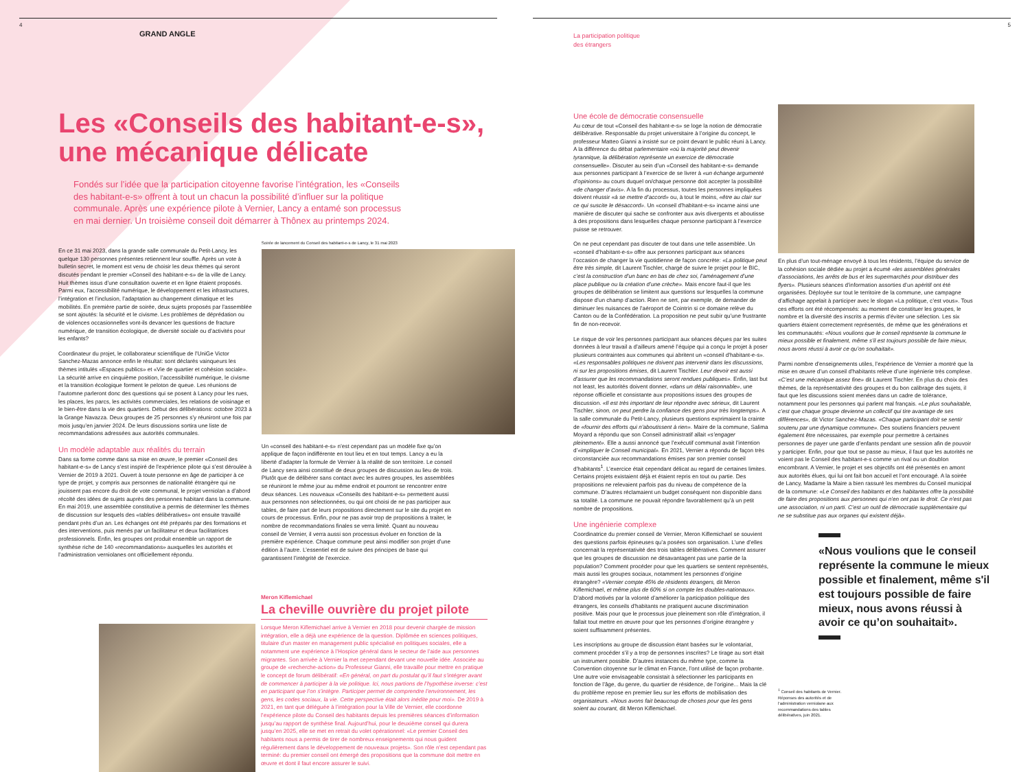4
GRAND ANGLE
Les «Conseils des habitant-e-s»,
une mécanique délicate
Fondés sur l’idée que la participation citoyenne favorise l’intégration, les «Conseils des habitant-e-s» offrent à tout un chacun la possibilité d’influer sur la politique communale. Après une expérience pilote à Vernier, Lancy a entamé son processus en mai dernier. Un troisième conseil doit démarrer à Thônex au printemps 2024.
En ce 31 mai 2023, dans la grande salle communale du Petit-Lancy, les quelque 130 personnes présentes retiennent leur souffle. Après un vote à bulletin secret, le moment est venu de choisir les deux thèmes qui seront discutés pendant le premier «Conseil des habitant-e-s» de la ville de Lancy. Huit thèmes issus d’une consultation ouverte et en ligne étaient proposés. Parmi eux, l’accessibilité numérique, le développement et les infrastructures, l’intégration et l’inclusion, l’adaptation au changement climatique et les mobilités. En première partie de soirée, deux sujets proposés par l’assemblée se sont ajoutés: la sécurité et le civisme. Les problèmes de déprédation ou de violences occasionnelles vont-ils devancer les questions de fracture numérique, de transition écologique, de diversité sociale ou d’activités pour les enfants?
Coordinateur du projet, le collaborateur scientifique de l’UniGe Victor Sanchez-Mazas annonce enfin le résultat: sont déclarés vainqueurs les thèmes intitulés «Espaces publics» et «Vie de quartier et cohésion sociale». La sécurité arrive en cinquième position, l’accessibilité numérique, le civisme et la transition écologique forment le peloton de queue. Les réunions de l’automne parleront donc des questions qui se posent à Lancy pour les rues, les places, les parcs, les activités commerciales, les relations de voisinage et le bien-être dans la vie des quartiers. Début des délibérations: octobre 2023 à la Grange Navazza. Deux groupes de 25 personnes s’y réuniront une fois par mois jusqu’en janvier 2024. De leurs discussions sortira une liste de recommandations adressées aux autorités communales.
Un modèle adaptable aux réalités du terrain
Dans sa forme comme dans sa mise en œuvre, le premier «Conseil des habitant-e-s» de Lancy s’est inspiré de l’expérience pilote qui s’est déroulée à Vernier de 2019 à 2021. Ouvert à toute personne en âge de participer à ce type de projet, y compris aux personnes de nationalité étrangère qui ne jouissent pas encore du droit de vote communal, le projet verniolan a d’abord récolté des idées de sujets auprès des personnes habitant dans la commune. En mai 2019, une assemblée constitutive a permis de déterminer les thèmes de discussion sur lesquels des «tables délibératives» ont ensuite travaillé pendant près d’un an. Les échanges ont été préparés par des formations et des interventions, puis menés par un facilitateur et deux facilitatrices professionnels. Enfin, les groupes ont produit ensemble un rapport de synthèse riche de 140 «recommandations» auxquelles les autorités et l’administration verniolanes ont officiellement répondu.
Soirée de lancement du Conseil des habitant-e-s de Lancy, le 31 mai 2023
Un «conseil des habitant-e-s» n’est cependant pas un modèle fixe qu’on applique de façon indifférente en tout lieu et en tout temps. Lancy a eu la liberté d’adapter la formule de Vernier à la réalité de son territoire. Le conseil de Lancy sera ainsi constitué de deux groupes de discussion au lieu de trois. Plutôt que de délibérer sans contact avec les autres groupes, les assemblées se réuniront le même jour au même endroit et pourront se rencontrer entre deux séances. Les nouveaux «Conseils des habitant-e-s» permettent aussi aux personnes non sélectionnées, ou qui ont choisi de ne pas participer aux tables, de faire part de leurs propositions directement sur le site du projet en cours de processus. Enfin, pour ne pas avoir trop de propositions à traiter, le nombre de recommandations finales se verra limité. Quant au nouveau conseil de Vernier, il verra aussi son processus évoluer en fonction de la première expérience. Chaque commune peut ainsi modifier son projet d’une édition à l’autre. L’essentiel est de suivre des principes de base qui garantissent l’intégrité de l’exercice.
Meron Kiflemichael
La cheville ouvrière du projet pilote
Lorsque Meron Kiflemichael arrive à Vernier en 2018 pour devenir chargée de mission intégration, elle a déjà une expérience de la question. Diplômée en sciences politiques, titulaire d’un master en management public spécialisé en politiques sociales, elle a notamment une expérience à l’Hospice général dans le secteur de l’aide aux personnes migrantes. Son arrivée à Vernier la met cependant devant une nouvelle idée. Associée au groupe de «recherche-action» du Professeur Gianni, elle travaille pour mettre en pratique le concept de forum délibératif: «En général, on part du postulat qu’il faut s’intégrer avant de commencer à participer à la vie politique. Ici, nous partions de l’hypothèse inverse: c’est en participant que l’on s’intègre. Participer permet de comprendre l’environnement, les gens, les codes sociaux, la vie. Cette perspective était alors inédite pour moi». De 2019 à 2021, en tant que déléguée à l’intégration pour la Ville de Vernier, elle coordonne l’expérience pilote du Conseil des habitants depuis les premières séances d’information jusqu’au rapport de synthèse final. Aujourd’hui, pour le deuxième conseil qui durera jusqu’en 2025, elle se met en retrait du volet opérationnel: «Le premier Conseil des habitants nous a permis de tirer de nombreux enseignements qui nous guident régulièrement dans le développement de nouveaux projets». Son rôle n’est cependant pas terminé: du premier conseil ont émergé des propositions que la commune doit mettre en œuvre et dont il faut encore assurer le suivi.
5
La participation politique
des étrangers
Une école de démocratie consensuelle
Au cœur de tout «Conseil des habitant-e-s» se loge la notion de démocratie délibérative. Responsable du projet universitaire à l’origine du concept, le professeur Matteo Gianni a insisté sur ce point devant le public réuni à Lancy. A la différence du débat parlementaire «où la majorité peut devenir tyrannique, la délibération représente un exercice de démocratie consensuelle». Discuter au sein d’un «Conseil des habitant-e-s» demande aux personnes participant à l’exercice de se livrer à «un échange argumenté d’opinions» au cours duquel on/chaque personne doit accepter la possibilité «de changer d’avis». A la fin du processus, toutes les personnes impliquées doivent réussir «à se mettre d’accord» ou, à tout le moins, «être au clair sur ce qui suscite le désaccord». Un «conseil d’habitant-e-s» incarne ainsi une manière de discuter qui sache se confronter aux avis divergents et aboutisse à des propositions dans lesquelles chaque personne participant à l’exercice puisse se retrouver.
On ne peut cependant pas discuter de tout dans une telle assemblée. Un «conseil d’habitant-e-s» offre aux personnes participant aux séances l’occasion de changer la vie quotidienne de façon concrète: «La politique peut être très simple, dit Laurent Tischler, chargé de suivre le projet pour le BIC, c’est la construction d’un banc en bas de chez soi, l’aménagement d’une place publique ou la création d’une crèche». Mais encore faut-il que les groupes de délibération se limitent aux questions sur lesquelles la commune dispose d’un champ d’action. Rien ne sert, par exemple, de demander de diminuer les nuisances de l’aéroport de Cointrin si ce domaine relève du Canton ou de la Confédération. La proposition ne peut subir qu’une frustrante fin de non-recevoir.
Le risque de voir les personnes participant aux séances déçues par les suites données à leur travail a d’ailleurs amené l’équipe qui a conçu le projet à poser plusieurs contraintes aux communes qui abritent un «conseil d’habitant-e-s». «Les responsables politiques ne doivent pas intervenir dans les discussions, ni sur les propositions émises, dit Laurent Tischler. Leur devoir est aussi d’assurer que les recommandations seront rendues publiques». Enfin, last but not least, les autorités doivent donner, «dans un délai raisonnable», une réponse officielle et consistante aux propositions issues des groupes de discussion. «Il est très important de leur répondre avec sérieux, dit Laurent Tischler, sinon, on peut perdre la confiance des gens pour très longtemps». A la salle communale du Petit-Lancy, plusieurs questions exprimaient la crainte de «fournir des efforts qui n’aboutissent à rien». Maire de la commune, Salima Moyard a répondu que son Conseil administratif allait «s’engager pleinement». Elle a aussi annoncé que l’exécutif communal avait l’intention d’«impliquer le Conseil municipal». En 2021, Vernier a répondu de façon très circonstanciée aux recommandations émises par son premier conseil d’habitants<sup>1</sup>. L’exercice était cependant délicat au regard de certaines limites. Certains projets existaient déjà et étaient repris en tout ou partie. Des propositions ne relevaient parfois pas du niveau de compétence de la commune. D’autres réclamaient un budget conséquent non disponible dans sa totalité. La commune ne pouvait répondre favorablement qu’à un petit nombre de propositions.
Une ingénierie complexe
Coordinatrice du premier conseil de Vernier, Meron Kiflemichael se souvient des questions parfois épineuses qu’a posées son organisation. L’une d’elles concernait la représentativité des trois tables délibératives. Comment assurer que les groupes de discussion ne désavantagent pas une partie de la population? Comment procéder pour que les quartiers se sentent représentés, mais aussi les groupes sociaux, notamment les personnes d’origine étrangère? «Vernier compte 45% de résidents étrangers, dit Meron Kiflemichael, et même plus de 60% si on compte les doubles-nationaux». D’abord motivés par la volonté d’améliorer la participation politique des étrangers, les conseils d’habitants ne pratiquent aucune discrimination positive. Mais pour que le processus joue pleinement son rôle d’intégration, il fallait tout mettre en œuvre pour que les personnes d’origine étrangère y soient suffisamment présentes.
Les inscriptions au groupe de discussion étant basées sur le volontariat, comment procéder s’il y a trop de personnes inscrites? Le tirage au sort était un instrument possible. D’autres instances du même type, comme la Convention citoyenne sur le climat en France, l’ont utilisé de façon probante. Une autre voie envisageable consistait à sélectionner les participants en fonction de l’âge, du genre, du quartier de résidence, de l’origine... Mais la clé du problème repose en premier lieu sur les efforts de mobilisation des organisateurs. «Nous avons fait beaucoup de choses pour que les gens soient au courant, dit Meron Kiflemichael.
En plus d’un tout-ménage envoyé à tous les résidents, l’équipe du service de la cohésion sociale dédiée au projet a écumé «les assemblées générales d’associations, les arrêts de bus et les supermarchés pour distribuer des flyers». Plusieurs séances d’information assorties d’un apéritif ont été organisées. Déployée sur tout le territoire de la commune, une campagne d’affichage appelait à participer avec le slogan «La politique, c’est vous». Tous ces efforts ont été récompensés: au moment de constituer les groupes, le nombre et la diversité des inscrits a permis d’éviter une sélection. Les six quartiers étaient correctement représentés, de même que les générations et les communautés: «Nous voulions que le conseil représente la commune le mieux possible et finalement, même s’il est toujours possible de faire mieux, nous avons réussi à avoir ce qu’on souhaitait».
Parmi nombre d’enseignements utiles, l’expérience de Vernier a montré que la mise en œuvre d’un conseil d’habitants relève d’une ingénierie très complexe. «C’est une mécanique assez fine» dit Laurent Tischler. En plus du choix des thèmes, de la représentativité des groupes et du bon calibrage des sujets, il faut que les discussions soient menées dans un cadre de tolérance, notamment pour les personnes qui parlent mal français. «Le plus souhaitable, c’est que chaque groupe devienne un collectif qui tire avantage de ses différences», dit Victor Sanchez-Mazas. «Chaque participant doit se sentir soutenu par une dynamique commune». Des soutiens financiers peuvent également être nécessaires, par exemple pour permettre à certaines personnes de payer une garde d’enfants pendant une session afin de pouvoir y participer. Enfin, pour que tout se passe au mieux, il faut que les autorités ne voient pas le Conseil des habitant-e-s comme un rival ou un doublon encombrant. A Vernier, le projet et ses objectifs ont été présentés en amont aux autorités élues, qui lui ont fait bon accueil et l’ont encouragé. A la soirée de Lancy, Madame la Maire a bien rassuré les membres du Conseil municipal de la commune: «Le Conseil des habitants et des habitantes offre la possibilité de faire des propositions aux personnes qui n’en ont pas le droit. Ce n’est pas une association, ni un parti. C’est un outil de démocratie supplémentaire qui ne se substitue pas aux organes qui existent déjà».
«Nous voulions que le conseil représente la commune le mieux possible et finalement, même s'il est toujours possible de faire mieux, nous avons réussi à avoir ce qu’on souhaitait».
<sup>1</sup> Conseil des habitants de Vernier. Réponses des autorités et de l’administration verniolane aux recommandations des tables délibératives, juin 2021.